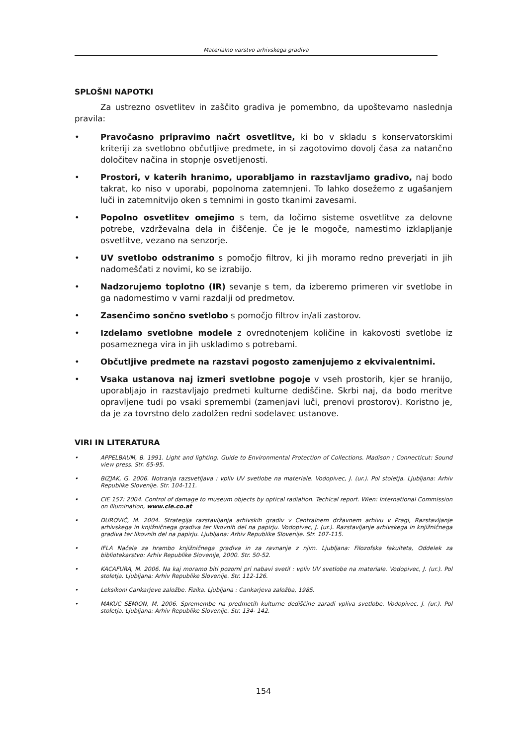Materialno varstvo arhivskega gradiva
SPLOŠNI NAPOTKI
Za ustrezno osvetlitev in zaščito gradiva je pomembno, da upoštevamo naslednja pravila:
• Pravočasno pripravimo načrt osvetlitve, ki bo v skladu s konservatorskimi kriteriji za svetlobno občutljive predmete, in si zagotovimo dovolj časa za natančno določitev načina in stopnje osvetljenosti.
• Prostori, v katerih hranimo, uporabljamo in razstavljamo gradivo, naj bodo takrat, ko niso v uporabi, popolnoma zatemnjeni. To lahko dosežemo z ugašanjem luči in zatemnitvijo oken s temnimi in gosto tkanimi zavesami.
• Popolno osvetlitev omejimo s tem, da ločimo sisteme osvetlitve za delovne potrebe, vzdrževalna dela in čiščenje. Če je le mogoče, namestimo izklapljanje osvetlitve, vezano na senzorje.
• UV svetlobo odstranimo s pomočjo filtrov, ki jih moramo redno preverjati in jih nadomeščati z novimi, ko se izrabijo.
• Nadzorujemo toplotno (IR) sevanje s tem, da izberemo primeren vir svetlobe in ga nadomestimo v varni razdalji od predmetov.
• Zasenčimo sončno svetlobo s pomočjo filtrov in/ali zastorov.
• Izdelamo svetlobne modele z ovrednotenjem količine in kakovosti svetlobe iz posameznega vira in jih uskladimo s potrebami.
• Občutljive predmete na razstavi pogosto zamenjujemo z ekvivalentnimi.
• Vsaka ustanova naj izmeri svetlobne pogoje v vseh prostorih, kjer se hranijo, uporabljajo in razstavljajo predmeti kulturne dediščine. Skrbi naj, da bodo meritve opravljene tudi po vsaki spremembi (zamenjavi luči, prenovi prostorov). Koristno je, da je za tovrstno delo zadolžen redni sodelavec ustanove.
VIRI IN LITERATURA
• APPELBAUM, B. 1991. Light and lighting. Guide to Environmental Protection of Collections. Madison ; Connecticut: Sound view press. Str. 65-95.
• BIZJAK, G. 2006. Notranja razsvetljava : vpliv UV svetlobe na materiale. Vodopivec, J. (ur.). Pol stoletja. Ljubljana: Arhiv Republike Slovenije. Str. 104-111.
• CIE 157: 2004. Control of damage to museum objects by optical radiation. Techical report. Wien: International Commission on Illumination, www.cie.co.at
• DUROVIČ, M. 2004. Strategija razstavljanja arhivskih gradiv v Centralnem državnem arhivu v Pragi, Razstavljanje arhivskega in knjižničnega gradiva ter likovnih del na papirju. Vodopivec, J. (ur.). Razstavljanje arhivskega in knjižničnega gradiva ter likovnih del na papirju. Ljubljana: Arhiv Republike Slovenije. Str. 107-115.
• IFLA Načela za hrambo knjižničnega gradiva in za ravnanje z njim. Ljubljana: Filozofska fakulteta, Oddelek za bibliotekarstvo: Arhiv Republike Slovenije, 2000. Str. 50-52.
• KACAFURA, M. 2006. Na kaj moramo biti pozorni pri nabavi svetil : vpliv UV svetlobe na materiale. Vodopivec, J. (ur.). Pol stoletja. Ljubljana: Arhiv Republike Slovenije. Str. 112-126.
• Leksikoni Cankarjeve založbe. Fizika. Ljubljana : Cankarjeva založba, 1985.
• MAKUC SEMION, M. 2006. Spremembe na predmetih kulturne dediščine zaradi vpliva svetlobe. Vodopivec, J. (ur.). Pol stoletja. Ljubljana: Arhiv Republike Slovenije. Str. 134- 142.
154